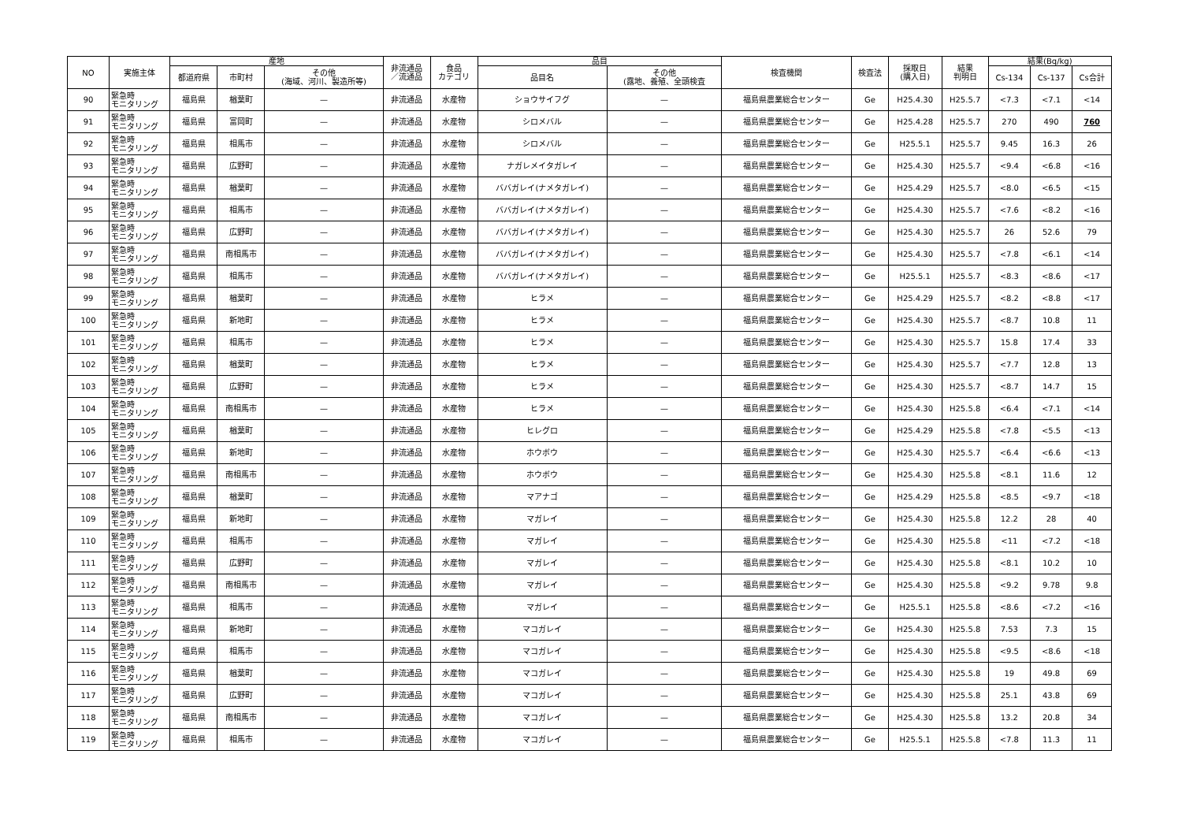| NO | 実施主体 | 産地 | | | 非流通品 ／流通品 | 食品 カテゴリ | 品目 | | 検査機関 | 検査法 | 採取日 (購入日) | 結果 判明日 | 結果(Bq/kg) | | |
| --- | --- | --- | --- | --- | --- | --- | --- | --- | --- | --- | --- | --- | --- | --- | --- |
| | | 都道府県 | 市町村 | その他 (海域、河川、製造所等) | | | 品目名 | その他 (露地、養殖、全頭検査 | | | | | Cs-134 | Cs-137 | Cs合計 |
| 90 | 緊急時 モニタリング | 福島県 | 楢葉町 | — | 非流通品 | 水産物 | ショウサイフグ | — | 福島県農業総合センター | Ge | H25.4.30 | H25.5.7 | <7.3 | <7.1 | <14 |
| 91 | 緊急時 モニタリング | 福島県 | 富岡町 | — | 非流通品 | 水産物 | シロメバル | — | 福島県農業総合センター | Ge | H25.4.28 | H25.5.7 | 270 | 490 | 760 |
| 92 | 緊急時 モニタリング | 福島県 | 相馬市 | — | 非流通品 | 水産物 | シロメバル | — | 福島県農業総合センター | Ge | H25.5.1 | H25.5.7 | 9.45 | 16.3 | 26 |
| 93 | 緊急時 モニタリング | 福島県 | 広野町 | — | 非流通品 | 水産物 | ナガレメイタガレイ | — | 福島県農業総合センター | Ge | H25.4.30 | H25.5.7 | <9.4 | <6.8 | <16 |
| 94 | 緊急時 モニタリング | 福島県 | 楢葉町 | — | 非流通品 | 水産物 | ババガレイ(ナメタガレイ) | — | 福島県農業総合センター | Ge | H25.4.29 | H25.5.7 | <8.0 | <6.5 | <15 |
| 95 | 緊急時 モニタリング | 福島県 | 相馬市 | — | 非流通品 | 水産物 | ババガレイ(ナメタガレイ) | — | 福島県農業総合センター | Ge | H25.4.30 | H25.5.7 | <7.6 | <8.2 | <16 |
| 96 | 緊急時 モニタリング | 福島県 | 広野町 | — | 非流通品 | 水産物 | ババガレイ(ナメタガレイ) | — | 福島県農業総合センター | Ge | H25.4.30 | H25.5.7 | 26 | 52.6 | 79 |
| 97 | 緊急時 モニタリング | 福島県 | 南相馬市 | — | 非流通品 | 水産物 | ババガレイ(ナメタガレイ) | — | 福島県農業総合センター | Ge | H25.4.30 | H25.5.7 | <7.8 | <6.1 | <14 |
| 98 | 緊急時 モニタリング | 福島県 | 相馬市 | — | 非流通品 | 水産物 | ババガレイ(ナメタガレイ) | — | 福島県農業総合センター | Ge | H25.5.1 | H25.5.7 | <8.3 | <8.6 | <17 |
| 99 | 緊急時 モニタリング | 福島県 | 楢葉町 | — | 非流通品 | 水産物 | ヒラメ | — | 福島県農業総合センター | Ge | H25.4.29 | H25.5.7 | <8.2 | <8.8 | <17 |
| 100 | 緊急時 モニタリング | 福島県 | 新地町 | — | 非流通品 | 水産物 | ヒラメ | — | 福島県農業総合センター | Ge | H25.4.30 | H25.5.7 | <8.7 | 10.8 | 11 |
| 101 | 緊急時 モニタリング | 福島県 | 相馬市 | — | 非流通品 | 水産物 | ヒラメ | — | 福島県農業総合センター | Ge | H25.4.30 | H25.5.7 | 15.8 | 17.4 | 33 |
| 102 | 緊急時 モニタリング | 福島県 | 楢葉町 | — | 非流通品 | 水産物 | ヒラメ | — | 福島県農業総合センター | Ge | H25.4.30 | H25.5.7 | <7.7 | 12.8 | 13 |
| 103 | 緊急時 モニタリング | 福島県 | 広野町 | — | 非流通品 | 水産物 | ヒラメ | — | 福島県農業総合センター | Ge | H25.4.30 | H25.5.7 | <8.7 | 14.7 | 15 |
| 104 | 緊急時 モニタリング | 福島県 | 南相馬市 | — | 非流通品 | 水産物 | ヒラメ | — | 福島県農業総合センター | Ge | H25.4.30 | H25.5.8 | <6.4 | <7.1 | <14 |
| 105 | 緊急時 モニタリング | 福島県 | 楢葉町 | — | 非流通品 | 水産物 | ヒレグロ | — | 福島県農業総合センター | Ge | H25.4.29 | H25.5.8 | <7.8 | <5.5 | <13 |
| 106 | 緊急時 モニタリング | 福島県 | 新地町 | — | 非流通品 | 水産物 | ホウボウ | — | 福島県農業総合センター | Ge | H25.4.30 | H25.5.7 | <6.4 | <6.6 | <13 |
| 107 | 緊急時 モニタリング | 福島県 | 南相馬市 | — | 非流通品 | 水産物 | ホウボウ | — | 福島県農業総合センター | Ge | H25.4.30 | H25.5.8 | <8.1 | 11.6 | 12 |
| 108 | 緊急時 モニタリング | 福島県 | 楢葉町 | — | 非流通品 | 水産物 | マアナゴ | — | 福島県農業総合センター | Ge | H25.4.29 | H25.5.8 | <8.5 | <9.7 | <18 |
| 109 | 緊急時 モニタリング | 福島県 | 新地町 | — | 非流通品 | 水産物 | マガレイ | — | 福島県農業総合センター | Ge | H25.4.30 | H25.5.8 | 12.2 | 28 | 40 |
| 110 | 緊急時 モニタリング | 福島県 | 相馬市 | — | 非流通品 | 水産物 | マガレイ | — | 福島県農業総合センター | Ge | H25.4.30 | H25.5.8 | <11 | <7.2 | <18 |
| 111 | 緊急時 モニタリング | 福島県 | 広野町 | — | 非流通品 | 水産物 | マガレイ | — | 福島県農業総合センター | Ge | H25.4.30 | H25.5.8 | <8.1 | 10.2 | 10 |
| 112 | 緊急時 モニタリング | 福島県 | 南相馬市 | — | 非流通品 | 水産物 | マガレイ | — | 福島県農業総合センター | Ge | H25.4.30 | H25.5.8 | <9.2 | 9.78 | 9.8 |
| 113 | 緊急時 モニタリング | 福島県 | 相馬市 | — | 非流通品 | 水産物 | マガレイ | — | 福島県農業総合センター | Ge | H25.5.1 | H25.5.8 | <8.6 | <7.2 | <16 |
| 114 | 緊急時 モニタリング | 福島県 | 新地町 | — | 非流通品 | 水産物 | マコガレイ | — | 福島県農業総合センター | Ge | H25.4.30 | H25.5.8 | 7.53 | 7.3 | 15 |
| 115 | 緊急時 モニタリング | 福島県 | 相馬市 | — | 非流通品 | 水産物 | マコガレイ | — | 福島県農業総合センター | Ge | H25.4.30 | H25.5.8 | <9.5 | <8.6 | <18 |
| 116 | 緊急時 モニタリング | 福島県 | 楢葉町 | — | 非流通品 | 水産物 | マコガレイ | — | 福島県農業総合センター | Ge | H25.4.30 | H25.5.8 | 19 | 49.8 | 69 |
| 117 | 緊急時 モニタリング | 福島県 | 広野町 | — | 非流通品 | 水産物 | マコガレイ | — | 福島県農業総合センター | Ge | H25.4.30 | H25.5.8 | 25.1 | 43.8 | 69 |
| 118 | 緊急時 モニタリング | 福島県 | 南相馬市 | — | 非流通品 | 水産物 | マコガレイ | — | 福島県農業総合センター | Ge | H25.4.30 | H25.5.8 | 13.2 | 20.8 | 34 |
| 119 | 緊急時 モニタリング | 福島県 | 相馬市 | — | 非流通品 | 水産物 | マコガレイ | — | 福島県農業総合センター | Ge | H25.5.1 | H25.5.8 | <7.8 | 11.3 | 11 |